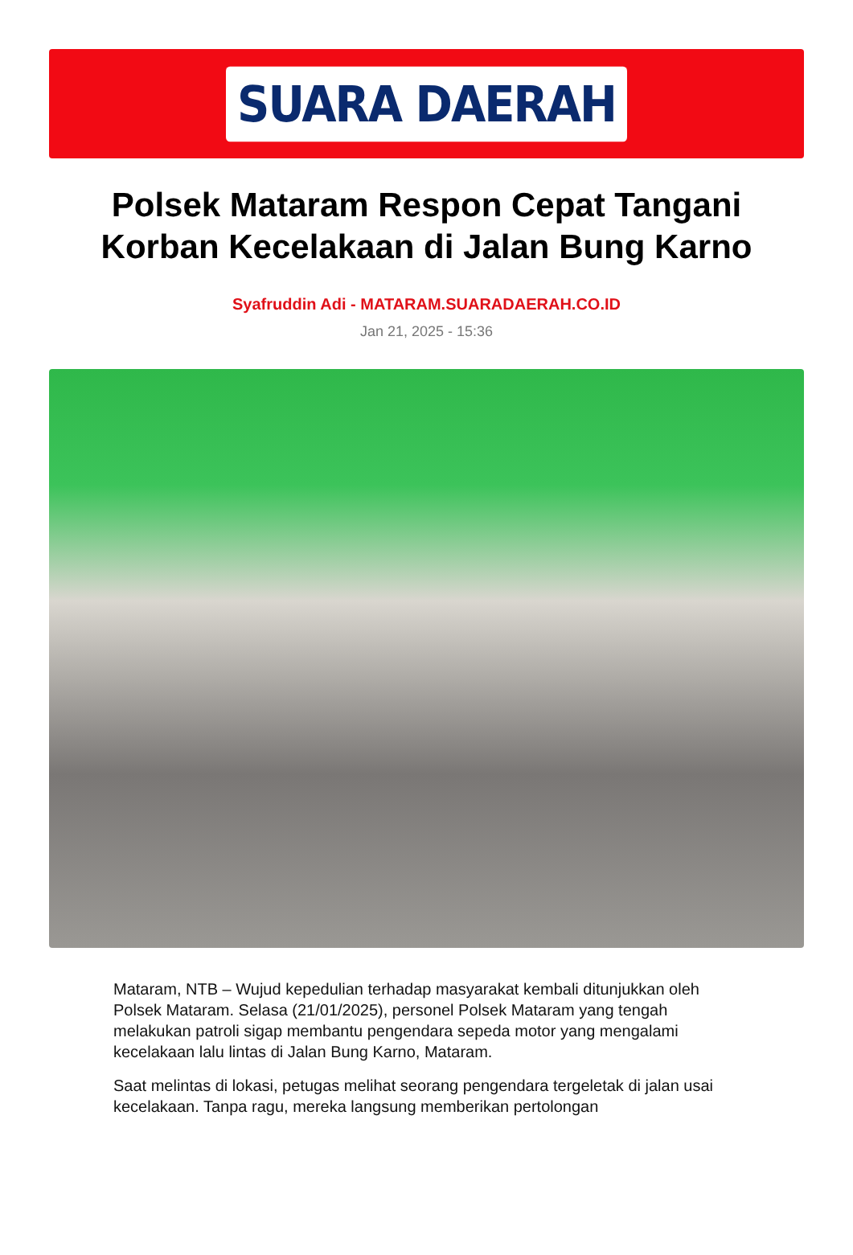SUARA DAERAH
Polsek Mataram Respon Cepat Tangani Korban Kecelakaan di Jalan Bung Karno
Syafruddin Adi - MATARAM.SUARADAERAH.CO.ID
Jan 21, 2025 - 15:36
Mataram, NTB – Wujud kepedulian terhadap masyarakat kembali ditunjukkan oleh Polsek Mataram. Selasa (21/01/2025), personel Polsek Mataram yang tengah melakukan patroli sigap membantu pengendara sepeda motor yang mengalami kecelakaan lalu lintas di Jalan Bung Karno, Mataram.
Saat melintas di lokasi, petugas melihat seorang pengendara tergeletak di jalan usai kecelakaan. Tanpa ragu, mereka langsung memberikan pertolongan